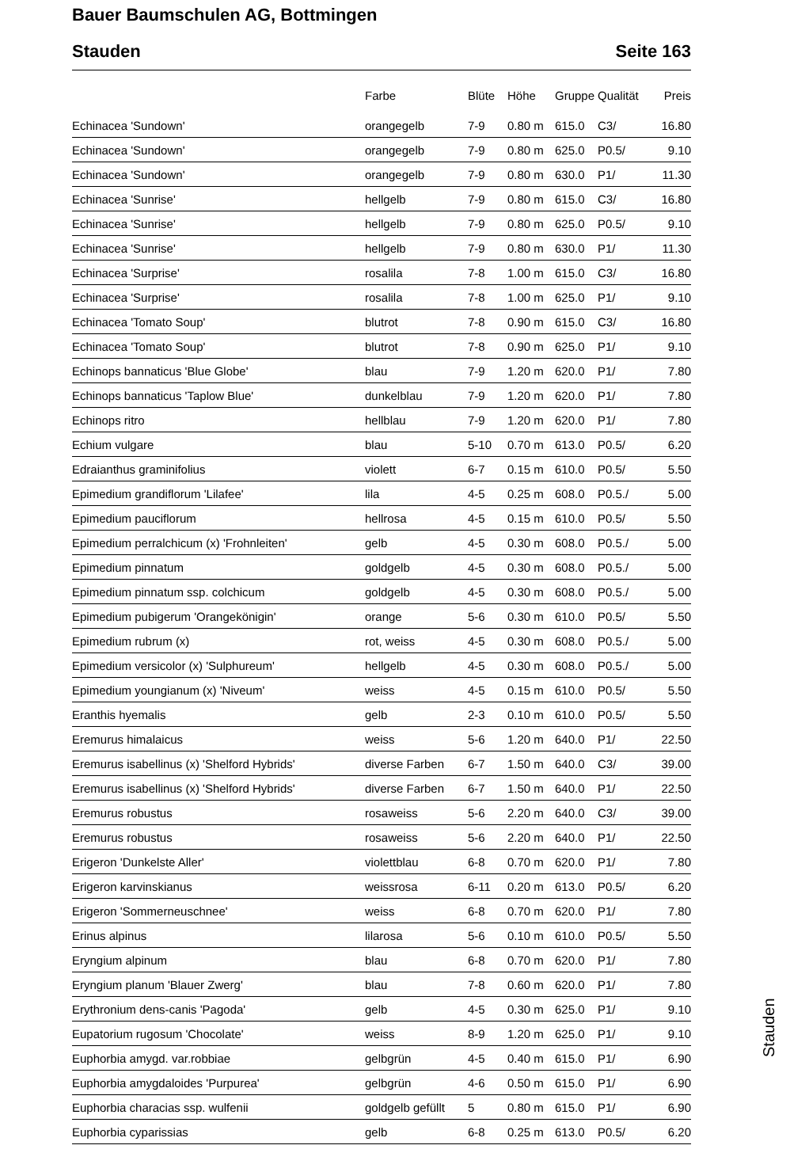Bauer Baumschulen AG, Bottmingen
Stauden Seite 163
| | Farbe | Blüte | Höhe | Gruppe | Qualität | Preis |
| --- | --- | --- | --- | --- | --- | --- |
| Echinacea 'Sundown' | orangegelb | 7-9 | 0.80 m | 615.0 | C3/ | 16.80 |
| Echinacea 'Sundown' | orangegelb | 7-9 | 0.80 m | 625.0 | P0.5/ | 9.10 |
| Echinacea 'Sundown' | orangegelb | 7-9 | 0.80 m | 630.0 | P1/ | 11.30 |
| Echinacea 'Sunrise' | hellgelb | 7-9 | 0.80 m | 615.0 | C3/ | 16.80 |
| Echinacea 'Sunrise' | hellgelb | 7-9 | 0.80 m | 625.0 | P0.5/ | 9.10 |
| Echinacea 'Sunrise' | hellgelb | 7-9 | 0.80 m | 630.0 | P1/ | 11.30 |
| Echinacea 'Surprise' | rosalila | 7-8 | 1.00 m | 615.0 | C3/ | 16.80 |
| Echinacea 'Surprise' | rosalila | 7-8 | 1.00 m | 625.0 | P1/ | 9.10 |
| Echinacea 'Tomato Soup' | blutrot | 7-8 | 0.90 m | 615.0 | C3/ | 16.80 |
| Echinacea 'Tomato Soup' | blutrot | 7-8 | 0.90 m | 625.0 | P1/ | 9.10 |
| Echinops bannaticus 'Blue Globe' | blau | 7-9 | 1.20 m | 620.0 | P1/ | 7.80 |
| Echinops bannaticus 'Taplow Blue' | dunkelblau | 7-9 | 1.20 m | 620.0 | P1/ | 7.80 |
| Echinops ritro | hellblau | 7-9 | 1.20 m | 620.0 | P1/ | 7.80 |
| Echium vulgare | blau | 5-10 | 0.70 m | 613.0 | P0.5/ | 6.20 |
| Edraianthus graminifolius | violett | 6-7 | 0.15 m | 610.0 | P0.5/ | 5.50 |
| Epimedium grandiflorum 'Lilafee' | lila | 4-5 | 0.25 m | 608.0 | P0.5./ | 5.00 |
| Epimedium pauciflorum | hellrosa | 4-5 | 0.15 m | 610.0 | P0.5/ | 5.50 |
| Epimedium perralchicum (x) 'Frohnleiten' | gelb | 4-5 | 0.30 m | 608.0 | P0.5./ | 5.00 |
| Epimedium pinnatum | goldgelb | 4-5 | 0.30 m | 608.0 | P0.5./ | 5.00 |
| Epimedium pinnatum ssp. colchicum | goldgelb | 4-5 | 0.30 m | 608.0 | P0.5./ | 5.00 |
| Epimedium pubigerum 'Orangekönigin' | orange | 5-6 | 0.30 m | 610.0 | P0.5/ | 5.50 |
| Epimedium rubrum (x) | rot, weiss | 4-5 | 0.30 m | 608.0 | P0.5./ | 5.00 |
| Epimedium versicolor (x) 'Sulphureum' | hellgelb | 4-5 | 0.30 m | 608.0 | P0.5./ | 5.00 |
| Epimedium youngianum (x) 'Niveum' | weiss | 4-5 | 0.15 m | 610.0 | P0.5/ | 5.50 |
| Eranthis hyemalis | gelb | 2-3 | 0.10 m | 610.0 | P0.5/ | 5.50 |
| Eremurus himalaicus | weiss | 5-6 | 1.20 m | 640.0 | P1/ | 22.50 |
| Eremurus isabellinus (x) 'Shelford Hybrids' | diverse Farben | 6-7 | 1.50 m | 640.0 | C3/ | 39.00 |
| Eremurus isabellinus (x) 'Shelford Hybrids' | diverse Farben | 6-7 | 1.50 m | 640.0 | P1/ | 22.50 |
| Eremurus robustus | rosaweiss | 5-6 | 2.20 m | 640.0 | C3/ | 39.00 |
| Eremurus robustus | rosaweiss | 5-6 | 2.20 m | 640.0 | P1/ | 22.50 |
| Erigeron 'Dunkelste Aller' | violettblau | 6-8 | 0.70 m | 620.0 | P1/ | 7.80 |
| Erigeron karvinskianus | weissrosa | 6-11 | 0.20 m | 613.0 | P0.5/ | 6.20 |
| Erigeron 'Sommerneuschnee' | weiss | 6-8 | 0.70 m | 620.0 | P1/ | 7.80 |
| Erinus alpinus | lilarosa | 5-6 | 0.10 m | 610.0 | P0.5/ | 5.50 |
| Eryngium alpinum | blau | 6-8 | 0.70 m | 620.0 | P1/ | 7.80 |
| Eryngium planum 'Blauer Zwerg' | blau | 7-8 | 0.60 m | 620.0 | P1/ | 7.80 |
| Erythronium dens-canis 'Pagoda' | gelb | 4-5 | 0.30 m | 625.0 | P1/ | 9.10 |
| Eupatorium rugosum 'Chocolate' | weiss | 8-9 | 1.20 m | 625.0 | P1/ | 9.10 |
| Euphorbia amygd. var.robbiae | gelbgrün | 4-5 | 0.40 m | 615.0 | P1/ | 6.90 |
| Euphorbia amygdaloides 'Purpurea' | gelbgrün | 4-6 | 0.50 m | 615.0 | P1/ | 6.90 |
| Euphorbia characias ssp. wulfenii | goldgelb gefüllt | 5 | 0.80 m | 615.0 | P1/ | 6.90 |
| Euphorbia cyparissias | gelb | 6-8 | 0.25 m | 613.0 | P0.5/ | 6.20 |
Stauden